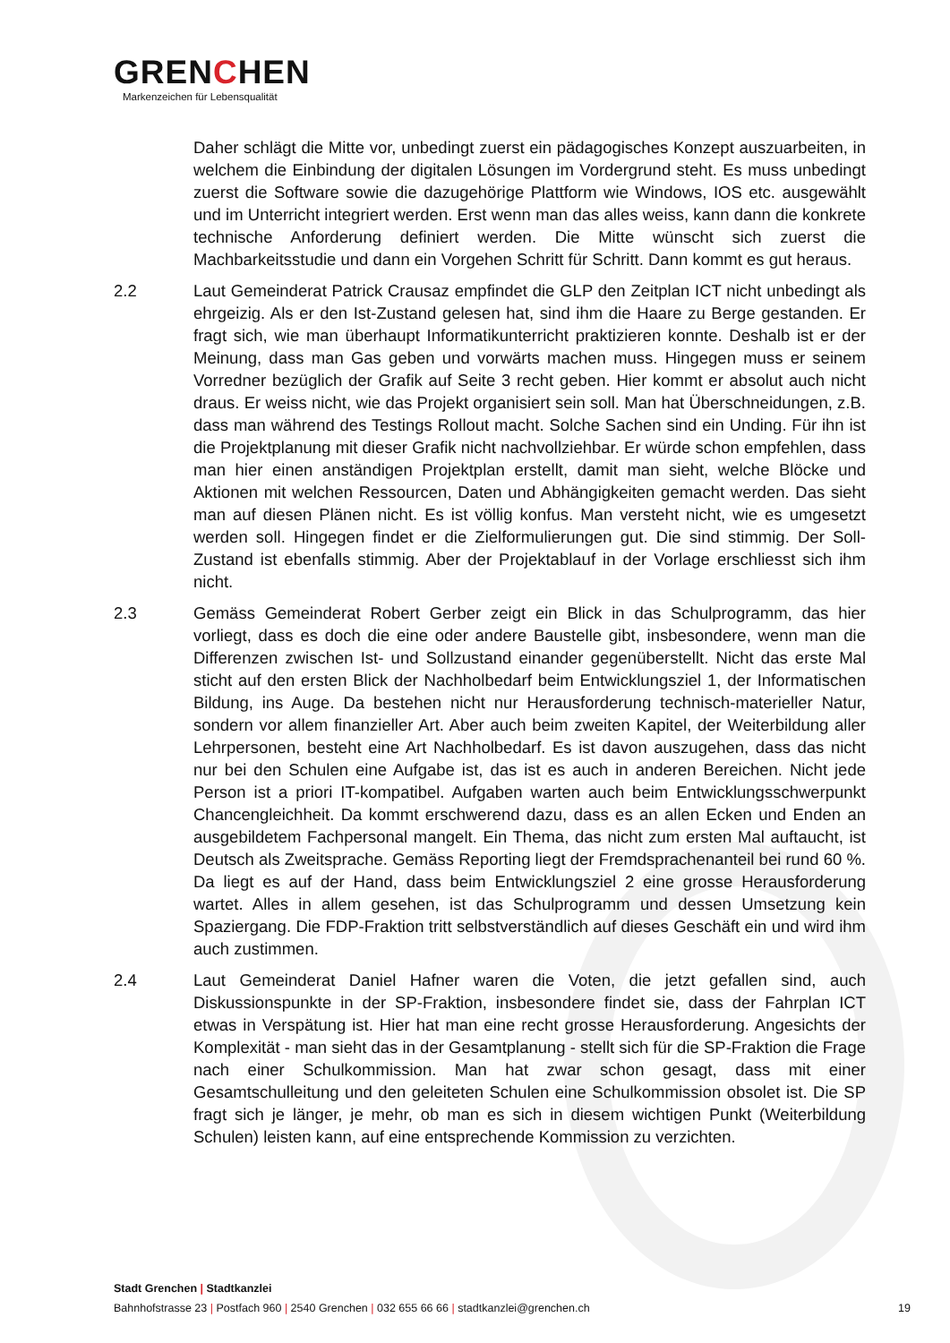GRENCHEN
Markenzeichen für Lebensqualität
Daher schlägt die Mitte vor, unbedingt zuerst ein pädagogisches Konzept auszuarbeiten, in welchem die Einbindung der digitalen Lösungen im Vordergrund steht. Es muss unbedingt zuerst die Software sowie die dazugehörige Plattform wie Windows, IOS etc. ausgewählt und im Unterricht integriert werden. Erst wenn man das alles weiss, kann dann die konkrete technische Anforderung definiert werden. Die Mitte wünscht sich zuerst die Machbarkeitsstudie und dann ein Vorgehen Schritt für Schritt. Dann kommt es gut heraus.
2.2 Laut Gemeinderat Patrick Crausaz empfindet die GLP den Zeitplan ICT nicht unbedingt als ehrgeizig. Als er den Ist-Zustand gelesen hat, sind ihm die Haare zu Berge gestanden. Er fragt sich, wie man überhaupt Informatikunterricht praktizieren konnte. Deshalb ist er der Meinung, dass man Gas geben und vorwärts machen muss. Hingegen muss er seinem Vorredner bezüglich der Grafik auf Seite 3 recht geben. Hier kommt er absolut auch nicht draus. Er weiss nicht, wie das Projekt organisiert sein soll. Man hat Überschneidungen, z.B. dass man während des Testings Rollout macht. Solche Sachen sind ein Unding. Für ihn ist die Projektplanung mit dieser Grafik nicht nachvollziehbar. Er würde schon empfehlen, dass man hier einen anständigen Projektplan erstellt, damit man sieht, welche Blöcke und Aktionen mit welchen Ressourcen, Daten und Abhängigkeiten gemacht werden. Das sieht man auf diesen Plänen nicht. Es ist völlig konfus. Man versteht nicht, wie es umgesetzt werden soll. Hingegen findet er die Zielformulierungen gut. Die sind stimmig. Der Soll-Zustand ist ebenfalls stimmig. Aber der Projektablauf in der Vorlage erschliesst sich ihm nicht.
2.3 Gemäss Gemeinderat Robert Gerber zeigt ein Blick in das Schulprogramm, das hier vorliegt, dass es doch die eine oder andere Baustelle gibt, insbesondere, wenn man die Differenzen zwischen Ist- und Sollzustand einander gegenüberstellt. Nicht das erste Mal sticht auf den ersten Blick der Nachholbedarf beim Entwicklungsziel 1, der Informatischen Bildung, ins Auge. Da bestehen nicht nur Herausforderung technisch-materieller Natur, sondern vor allem finanzieller Art. Aber auch beim zweiten Kapitel, der Weiterbildung aller Lehrpersonen, besteht eine Art Nachholbedarf. Es ist davon auszugehen, dass das nicht nur bei den Schulen eine Aufgabe ist, das ist es auch in anderen Bereichen. Nicht jede Person ist a priori IT-kompatibel. Aufgaben warten auch beim Entwicklungsschwerpunkt Chancengleichheit. Da kommt erschwerend dazu, dass es an allen Ecken und Enden an ausgebildetem Fachpersonal mangelt. Ein Thema, das nicht zum ersten Mal auftaucht, ist Deutsch als Zweitsprache. Gemäss Reporting liegt der Fremdsprachenanteil bei rund 60 %. Da liegt es auf der Hand, dass beim Entwicklungsziel 2 eine grosse Herausforderung wartet. Alles in allem gesehen, ist das Schulprogramm und dessen Umsetzung kein Spaziergang. Die FDP-Fraktion tritt selbstverständlich auf dieses Geschäft ein und wird ihm auch zustimmen.
2.4 Laut Gemeinderat Daniel Hafner waren die Voten, die jetzt gefallen sind, auch Diskussionspunkte in der SP-Fraktion, insbesondere findet sie, dass der Fahrplan ICT etwas in Verspätung ist. Hier hat man eine recht grosse Herausforderung. Angesichts der Komplexität - man sieht das in der Gesamtplanung - stellt sich für die SP-Fraktion die Frage nach einer Schulkommission. Man hat zwar schon gesagt, dass mit einer Gesamtschulleitung und den geleiteten Schulen eine Schulkommission obsolet ist. Die SP fragt sich je länger, je mehr, ob man es sich in diesem wichtigen Punkt (Weiterbildung Schulen) leisten kann, auf eine entsprechende Kommission zu verzichten.
Stadt Grenchen | Stadtkanzlei
Bahnhofstrasse 23 | Postfach 960 | 2540 Grenchen | 032 655 66 66 | stadtkanzlei@grenchen.ch
19